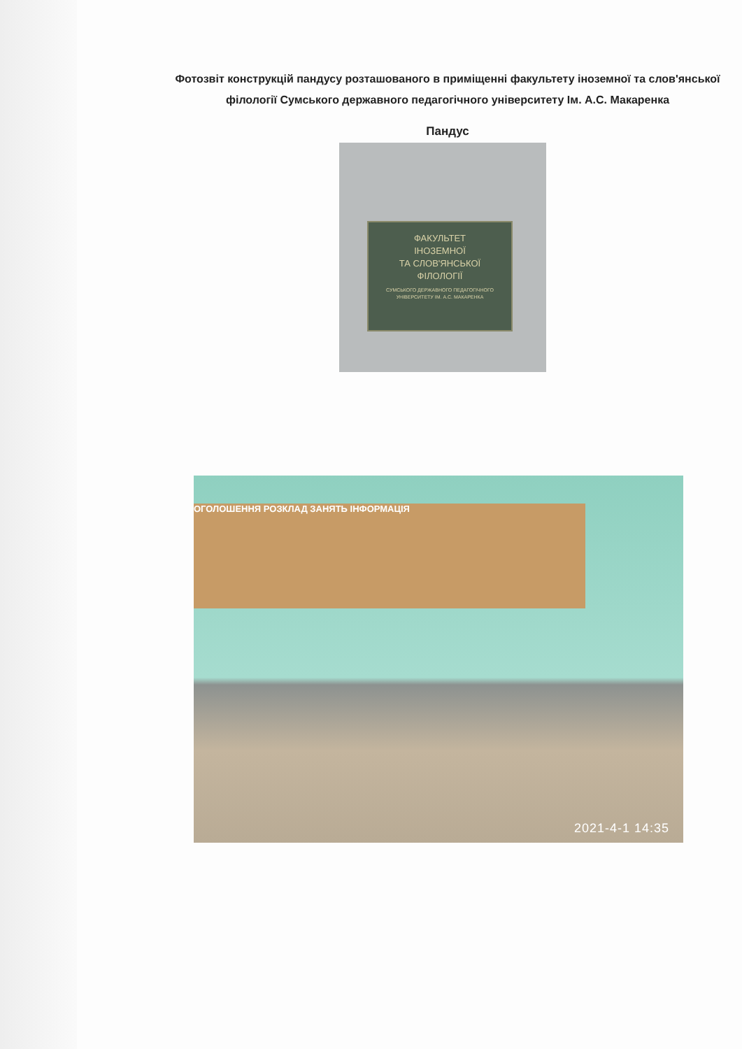Фотозвіт конструкцій пандусу розташованого в приміщенні факультету іноземної та слов'янської філології Сумського державного педагогічного університету Ім. А.С. Макаренка
Пандус
ФАКУЛЬТЕТ
ІНОЗЕМНОЇ
ТА СЛОВ'ЯНСЬКОЇ
ФІЛОЛОГІЇ
СУМСЬКОГО ДЕРЖАВНОГО ПЕДАГОГІЧНОГО УНІВЕРСИТЕТУ ІМ. А.С. МАКАРЕНКА
ОГОЛОШЕННЯ РОЗКЛАД ЗАНЯТЬ ІНФОРМАЦІЯ
2021-4-1 14:35